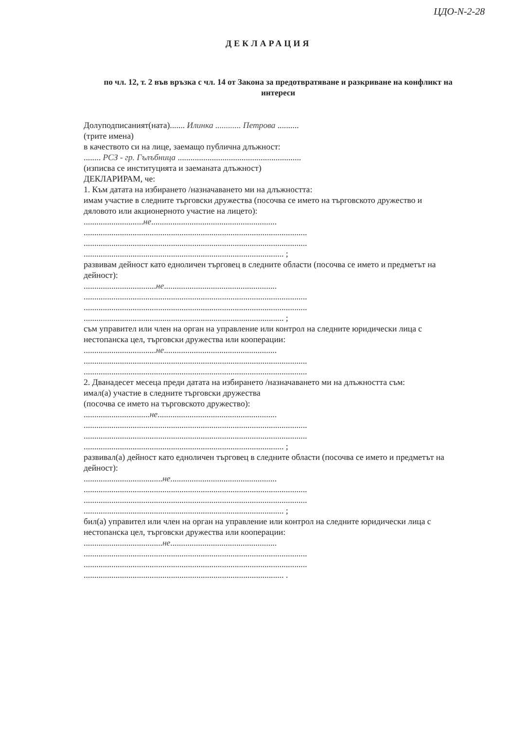ЦДО-N-2-28
ДЕКЛАРАЦИЯ
по чл. 12, т. 2 във връзка с чл. 14 от Закона за предотвратяване и разкриване на конфликт на интереси
Долуподписаният(ната)....... Илинка ............ Петрова ..........
(трите имена)
в качеството си на лице, заемащо публична длъжност:
........ РСЗ - гр. Гълъбница ..........................................................
(изписва се институцията и заеманата длъжност)
ДЕКЛАРИРАМ, че:
1. Към датата на избирането /назначаването ми на длъжността:
имам участие в следните търговски дружества (посочва се името на търговското дружество и дяловото или акционерното участие на лицето):
............................не...........................................................
.........................................................................................................
.........................................................................................................
.............................................................................................. ;
развивам дейност като едноличен търговец в следните области (посочва се името и предметът на дейност):
..................................не.....................................................
.........................................................................................................
.........................................................................................................
.............................................................................................. ;
съм управител или член на орган на управление или контрол на следните юридически лица с нестопанска цел, търговски дружества или кооперации:
..................................не.....................................................
.........................................................................................................
.........................................................................................................
2. Дванадесет месеца преди датата на избирането /назначаването ми на длъжността съм:
имал(а) участие в следните търговски дружества
(посочва се името на търговското дружество):
...............................не........................................................
.........................................................................................................
.........................................................................................................
.............................................................................................. ;
развивал(а) дейност като едноличен търговец в следните области (посочва се името и предметът на дейност):
.....................................не..................................................
.........................................................................................................
.........................................................................................................
.............................................................................................. ;
бил(а) управител или член на орган на управление или контрол на следните юридически лица с нестопанска цел, търговски дружества или кооперации:
.....................................не..................................................
.........................................................................................................
.........................................................................................................
.............................................................................................. .